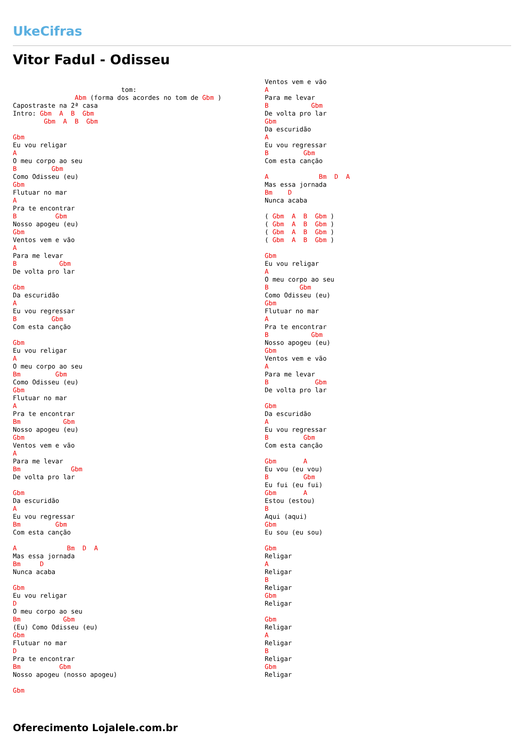UkeCifras
Vitor Fadul - Odisseu
                            tom:
                Abm (forma dos acordes no tom de Gbm )
Capostraste na 2ª casa
Intro: Gbm  A  B  Gbm
        Gbm  A  B  Gbm

Gbm
Eu vou religar
A
O meu corpo ao seu
B         Gbm
Como Odisseu (eu)
Gbm
Flutuar no mar
A
Pra te encontrar
B          Gbm
Nosso apogeu (eu)
Gbm
Ventos vem e vão
A
Para me levar
B           Gbm
De volta pro lar

Gbm
Da escuridão
A
Eu vou regressar
B         Gbm
Com esta canção

Gbm
Eu vou religar
A
O meu corpo ao seu
Bm         Gbm
Como Odisseu (eu)
Gbm
Flutuar no mar
A
Pra te encontrar
Bm           Gbm
Nosso apogeu (eu)
Gbm
Ventos vem e vão
A
Para me levar
Bm             Gbm
De volta pro lar

Gbm
Da escuridão
A
Eu vou regressar
Bm         Gbm
Com esta canção

A             Bm  D  A
Mas essa jornada
Bm     D
Nunca acaba

Gbm
Eu vou religar
D
O meu corpo ao seu
Bm           Gbm
(Eu) Como Odisseu (eu)
Gbm
Flutuar no mar
D
Pra te encontrar
Bm          Gbm
Nosso apogeu (nosso apogeu)

Gbm
Ventos vem e vão
A
Para me levar
B           Gbm
De volta pro lar
Gbm
Da escuridão
A
Eu vou regressar
B         Gbm
Com esta canção

A             Bm  D  A
Mas essa jornada
Bm    D
Nunca acaba

( Gbm  A  B  Gbm )
( Gbm  A  B  Gbm )
( Gbm  A  B  Gbm )
( Gbm  A  B  Gbm )

Gbm
Eu vou religar
A
O meu corpo ao seu
B        Gbm
Como Odisseu (eu)
Gbm
Flutuar no mar
A
Pra te encontrar
B           Gbm
Nosso apogeu (eu)
Gbm
Ventos vem e vão
A
Para me levar
B            Gbm
De volta pro lar

Gbm
Da escuridão
A
Eu vou regressar
B         Gbm
Com esta canção

Gbm       A
Eu vou (eu vou)
B         Gbm
Eu fui (eu fui)
Gbm       A
Estou (estou)
B
Aqui (aqui)
Gbm
Eu sou (eu sou)

Gbm
Religar
A
Religar
B
Religar
Gbm
Religar

Gbm
Religar
A
Religar
B
Religar
Gbm
Religar
Oferecimento Lojalele.com.br